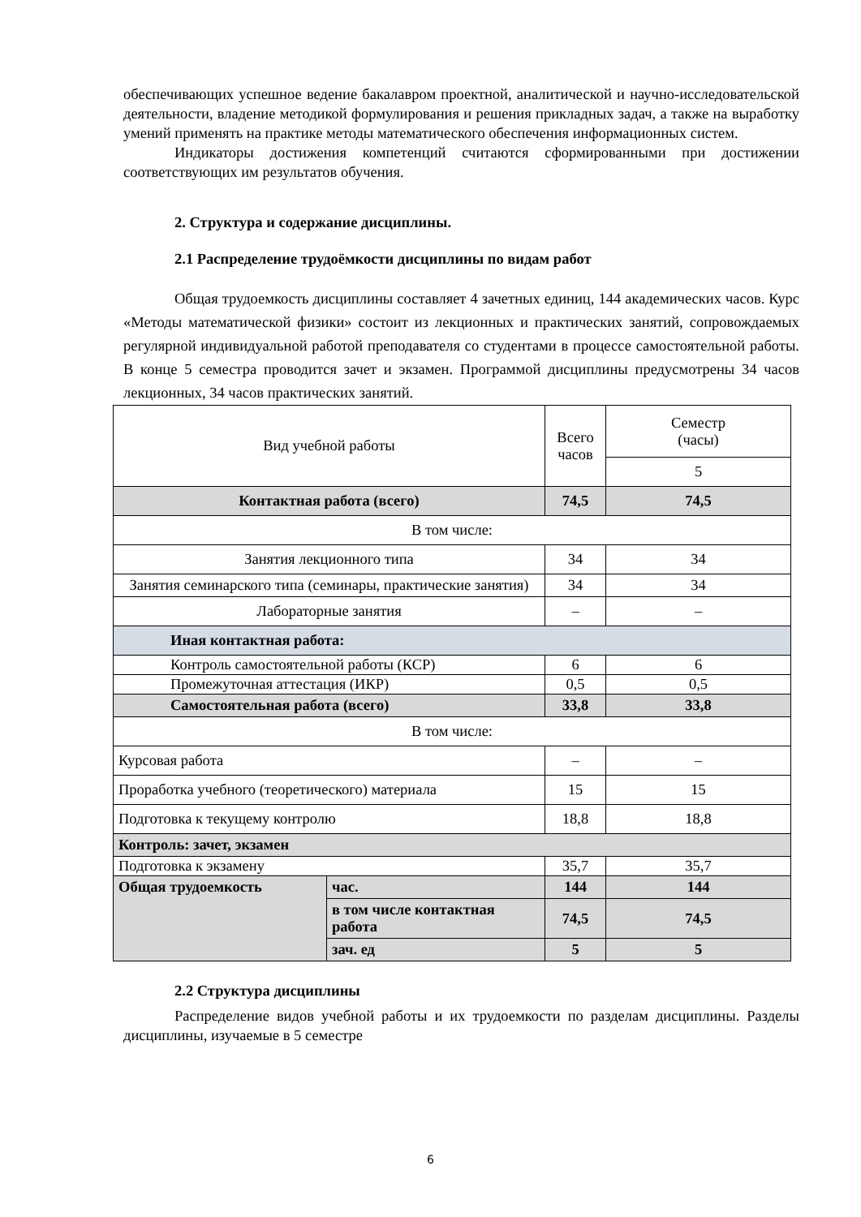обеспечивающих успешное ведение бакалавром проектной, аналитической и научно-исследовательской деятельности, владение методикой формулирования и решения прикладных задач, а также на выработку умений применять на практике методы математического обеспечения информационных систем.
Индикаторы достижения компетенций считаются сформированными при достижении соответствующих им результатов обучения.
2. Структура и содержание дисциплины.
2.1 Распределение трудоёмкости дисциплины по видам работ
Общая трудоемкость дисциплины составляет 4 зачетных единиц, 144 академических часов. Курс «Методы математической физики» состоит из лекционных и практических занятий, сопровождаемых регулярной индивидуальной работой преподавателя со студентами в процессе самостоятельной работы. В конце 5 семестра проводится зачет и экзамен. Программой дисциплины предусмотрены 34 часов лекционных, 34 часов практических занятий.
| Вид учебной работы | | Всего часов | Семестр (часы) |
| | | | 5 |
| Контактная работа (всего) | | 74,5 | 74,5 |
| В том числе: | | | |
| Занятия лекционного типа | | 34 | 34 |
| Занятия семинарского типа (семинары, практические занятия) | | 34 | 34 |
| Лабораторные занятия | | – | – |
| Иная контактная работа: | | | |
| Контроль самостоятельной работы (КСР) | | 6 | 6 |
| Промежуточная аттестация (ИКР) | | 0,5 | 0,5 |
| Самостоятельная работа (всего) | | 33,8 | 33,8 |
| В том числе: | | | |
| Курсовая работа | | – | – |
| Проработка учебного (теоретического) материала | | 15 | 15 |
| Подготовка к текущему контролю | | 18,8 | 18,8 |
| Контроль: зачет, экзамен | | | |
| Подготовка к экзамену | | 35,7 | 35,7 |
| Общая трудоемкость | час. | 144 | 144 |
| | в том числе контактная работа | 74,5 | 74,5 |
| | зач. ед | 5 | 5 |
2.2 Структура дисциплины
Распределение видов учебной работы и их трудоемкости по разделам дисциплины. Разделы дисциплины, изучаемые в 5 семестре
6